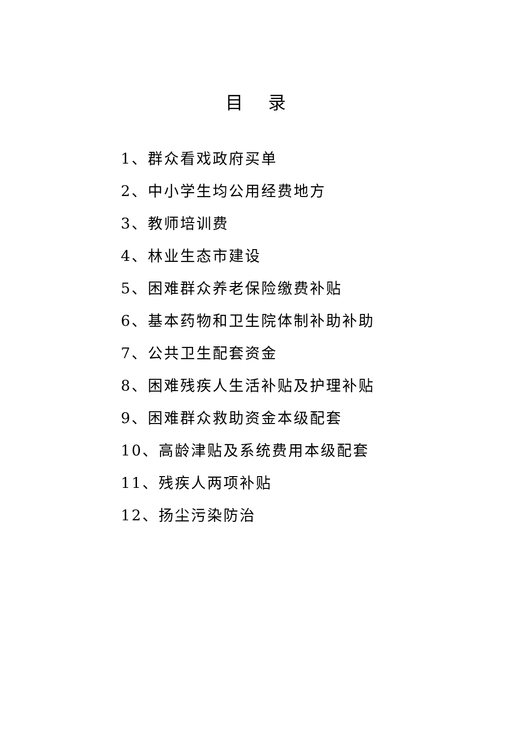目 录
1、群众看戏政府买单
2、中小学生均公用经费地方
3、教师培训费
4、林业生态市建设
5、困难群众养老保险缴费补贴
6、基本药物和卫生院体制补助补助
7、公共卫生配套资金
8、困难残疾人生活补贴及护理补贴
9、困难群众救助资金本级配套
10、高龄津贴及系统费用本级配套
11、残疾人两项补贴
12、扬尘污染防治